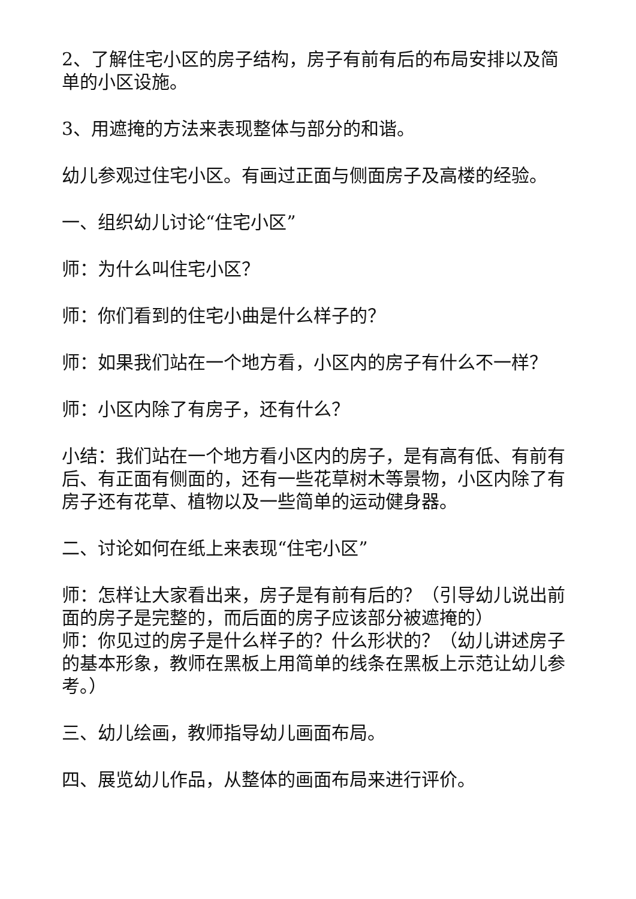2、了解住宅小区的房子结构，房子有前有后的布局安排以及简单的小区设施。
3、用遮掩的方法来表现整体与部分的和谐。
幼儿参观过住宅小区。有画过正面与侧面房子及高楼的经验。
一、组织幼儿讨论“住宅小区”
师：为什么叫住宅小区？
师：你们看到的住宅小曲是什么样子的？
师：如果我们站在一个地方看，小区内的房子有什么不一样？
师：小区内除了有房子，还有什么？
小结：我们站在一个地方看小区内的房子，是有高有低、有前有后、有正面有侧面的，还有一些花草树木等景物，小区内除了有房子还有花草、植物以及一些简单的运动健身器。
二、讨论如何在纸上来表现“住宅小区”
师：怎样让大家看出来，房子是有前有后的？（引导幼儿说出前面的房子是完整的，而后面的房子应该部分被遮掩的）
师：你见过的房子是什么样子的？什么形状的？（幼儿讲述房子的基本形象，教师在黑板上用简单的线条在黑板上示范让幼儿参考。）
三、幼儿绘画，教师指导幼儿画面布局。
四、展览幼儿作品，从整体的画面布局来进行评价。